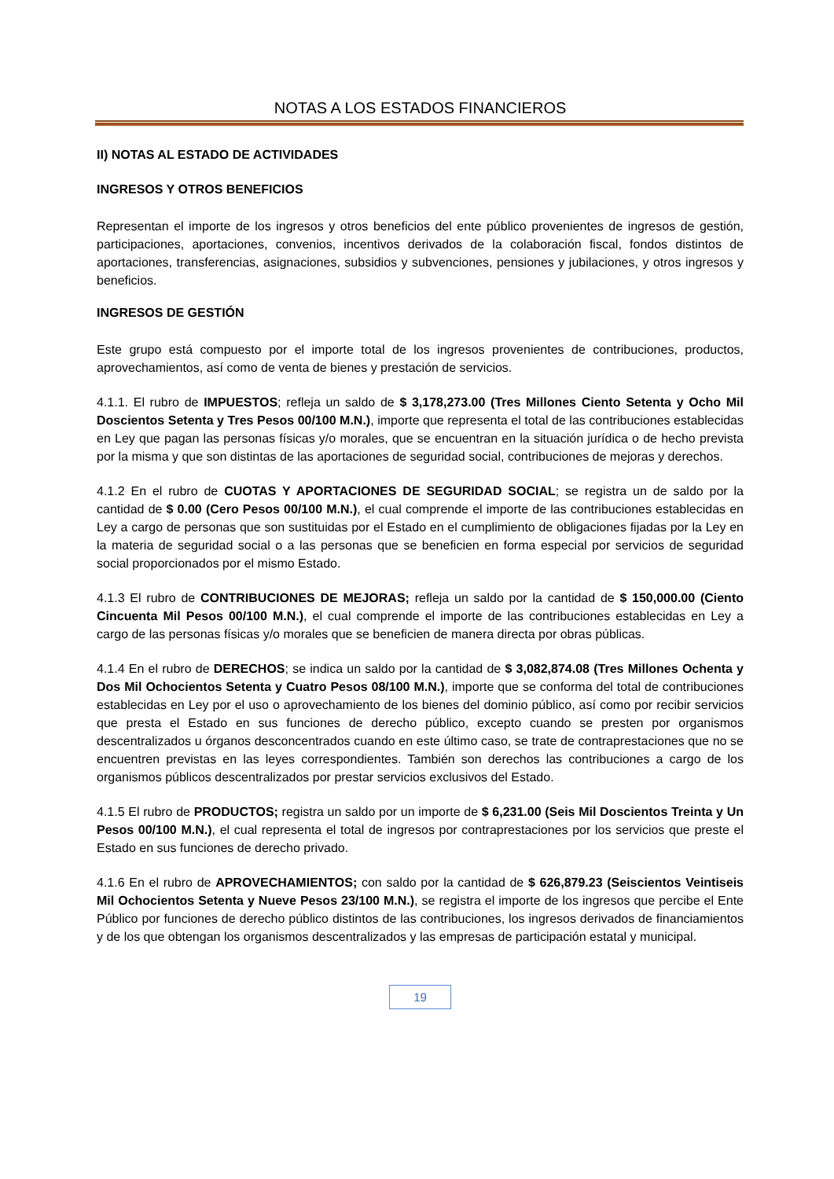NOTAS A LOS ESTADOS FINANCIEROS
II) NOTAS AL ESTADO DE ACTIVIDADES
INGRESOS Y OTROS BENEFICIOS
Representan el importe de los ingresos y otros beneficios del ente público provenientes de ingresos de gestión, participaciones, aportaciones, convenios, incentivos derivados de la colaboración fiscal, fondos distintos de aportaciones, transferencias, asignaciones, subsidios y subvenciones, pensiones y jubilaciones, y otros ingresos y beneficios.
INGRESOS DE GESTIÓN
Este grupo está compuesto por el importe total de los ingresos provenientes de contribuciones, productos, aprovechamientos, así como de venta de bienes y prestación de servicios.
4.1.1. El rubro de IMPUESTOS; refleja un saldo de $ 3,178,273.00 (Tres Millones Ciento Setenta y Ocho Mil Doscientos Setenta y Tres Pesos 00/100 M.N.), importe que representa el total de las contribuciones establecidas en Ley que pagan las personas físicas y/o morales, que se encuentran en la situación jurídica o de hecho prevista por la misma y que son distintas de las aportaciones de seguridad social, contribuciones de mejoras y derechos.
4.1.2 En el rubro de CUOTAS Y APORTACIONES DE SEGURIDAD SOCIAL; se registra un de saldo por la cantidad de $ 0.00 (Cero Pesos 00/100 M.N.), el cual comprende el importe de las contribuciones establecidas en Ley a cargo de personas que son sustituidas por el Estado en el cumplimiento de obligaciones fijadas por la Ley en la materia de seguridad social o a las personas que se beneficien en forma especial por servicios de seguridad social proporcionados por el mismo Estado.
4.1.3 El rubro de CONTRIBUCIONES DE MEJORAS; refleja un saldo por la cantidad de $ 150,000.00 (Ciento Cincuenta Mil Pesos 00/100 M.N.), el cual comprende el importe de las contribuciones establecidas en Ley a cargo de las personas físicas y/o morales que se beneficien de manera directa por obras públicas.
4.1.4 En el rubro de DERECHOS; se indica un saldo por la cantidad de $ 3,082,874.08 (Tres Millones Ochenta y Dos Mil Ochocientos Setenta y Cuatro Pesos 08/100 M.N.), importe que se conforma del total de contribuciones establecidas en Ley por el uso o aprovechamiento de los bienes del dominio público, así como por recibir servicios que presta el Estado en sus funciones de derecho público, excepto cuando se presten por organismos descentralizados u órganos desconcentrados cuando en este último caso, se trate de contraprestaciones que no se encuentren previstas en las leyes correspondientes. También son derechos las contribuciones a cargo de los organismos públicos descentralizados por prestar servicios exclusivos del Estado.
4.1.5 El rubro de PRODUCTOS; registra un saldo por un importe de $ 6,231.00 (Seis Mil Doscientos Treinta y Un Pesos 00/100 M.N.), el cual representa el total de ingresos por contraprestaciones por los servicios que preste el Estado en sus funciones de derecho privado.
4.1.6 En el rubro de APROVECHAMIENTOS; con saldo por la cantidad de $ 626,879.23 (Seiscientos Veintiseis Mil Ochocientos Setenta y Nueve Pesos 23/100 M.N.), se registra el importe de los ingresos que percibe el Ente Público por funciones de derecho público distintos de las contribuciones, los ingresos derivados de financiamientos y de los que obtengan los organismos descentralizados y las empresas de participación estatal y municipal.
19